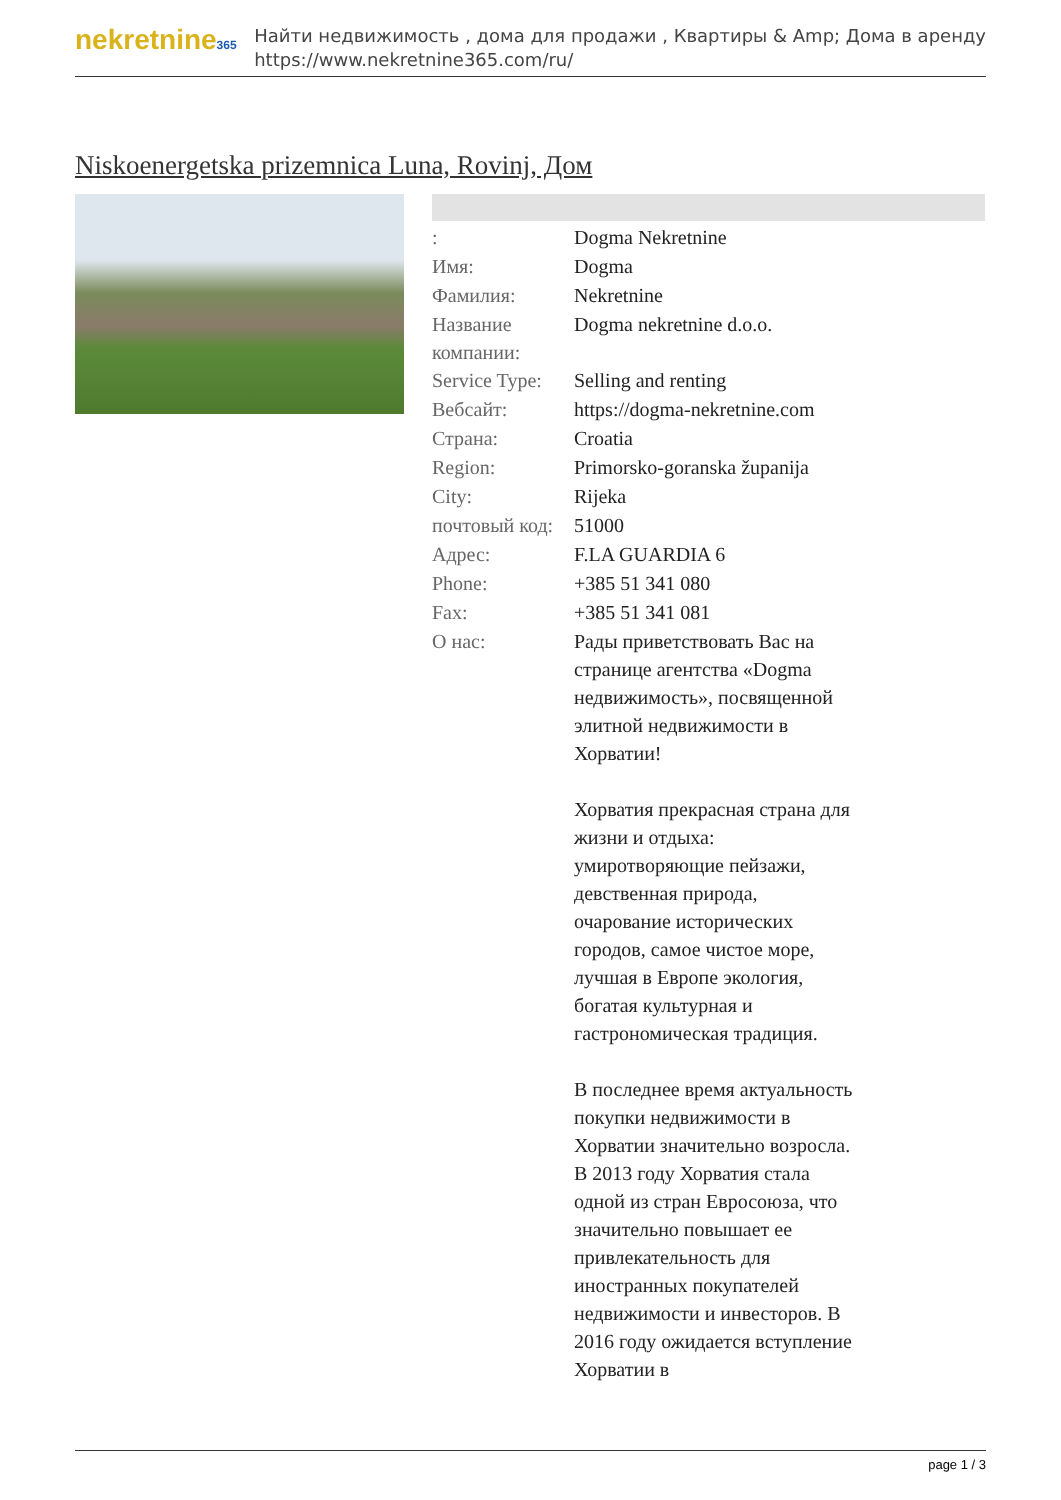nekretnine365
Найти недвижимость , дома для продажи , Квартиры & Amp; Дома в аренду
https://www.nekretnine365.com/ru/
Niskoenergetska prizemnica Luna, Rovinj, Дом
| : | Dogma Nekretnine |
| Имя: | Dogma |
| Фамилия: | Nekretnine |
| Название компании: | Dogma nekretnine d.o.o. |
| Service Type: | Selling and renting |
| Вебсайт: | https://dogma-nekretnine.com |
| Страна: | Croatia |
| Region: | Primorsko-goranska županija |
| City: | Rijeka |
| почтовый код: | 51000 |
| Адрес: | F.LA GUARDIA 6 |
| Phone: | +385 51 341 080 |
| Fax: | +385 51 341 081 |
| О нас: | Рады приветствовать Вас на странице агентства «Dogma недвижимость», посвященной элитной недвижимости в Хорватии! Хорватия прекрасная страна для жизни и отдыха: умиротворяющие пейзажи, девственная природа, очарование исторических городов, самое чистое море, лучшая в Европе экология, богатая культурная и гастрономическая традиция. В последнее время актуальность покупки недвижимости в Хорватии значительно возросла. В 2013 году Хорватия стала одной из стран Евросоюза, что значительно повышает ее привлекательность для иностранных покупателей недвижимости и инвесторов. В 2016 году ожидается вступление Хорватии в |
page 1 / 3